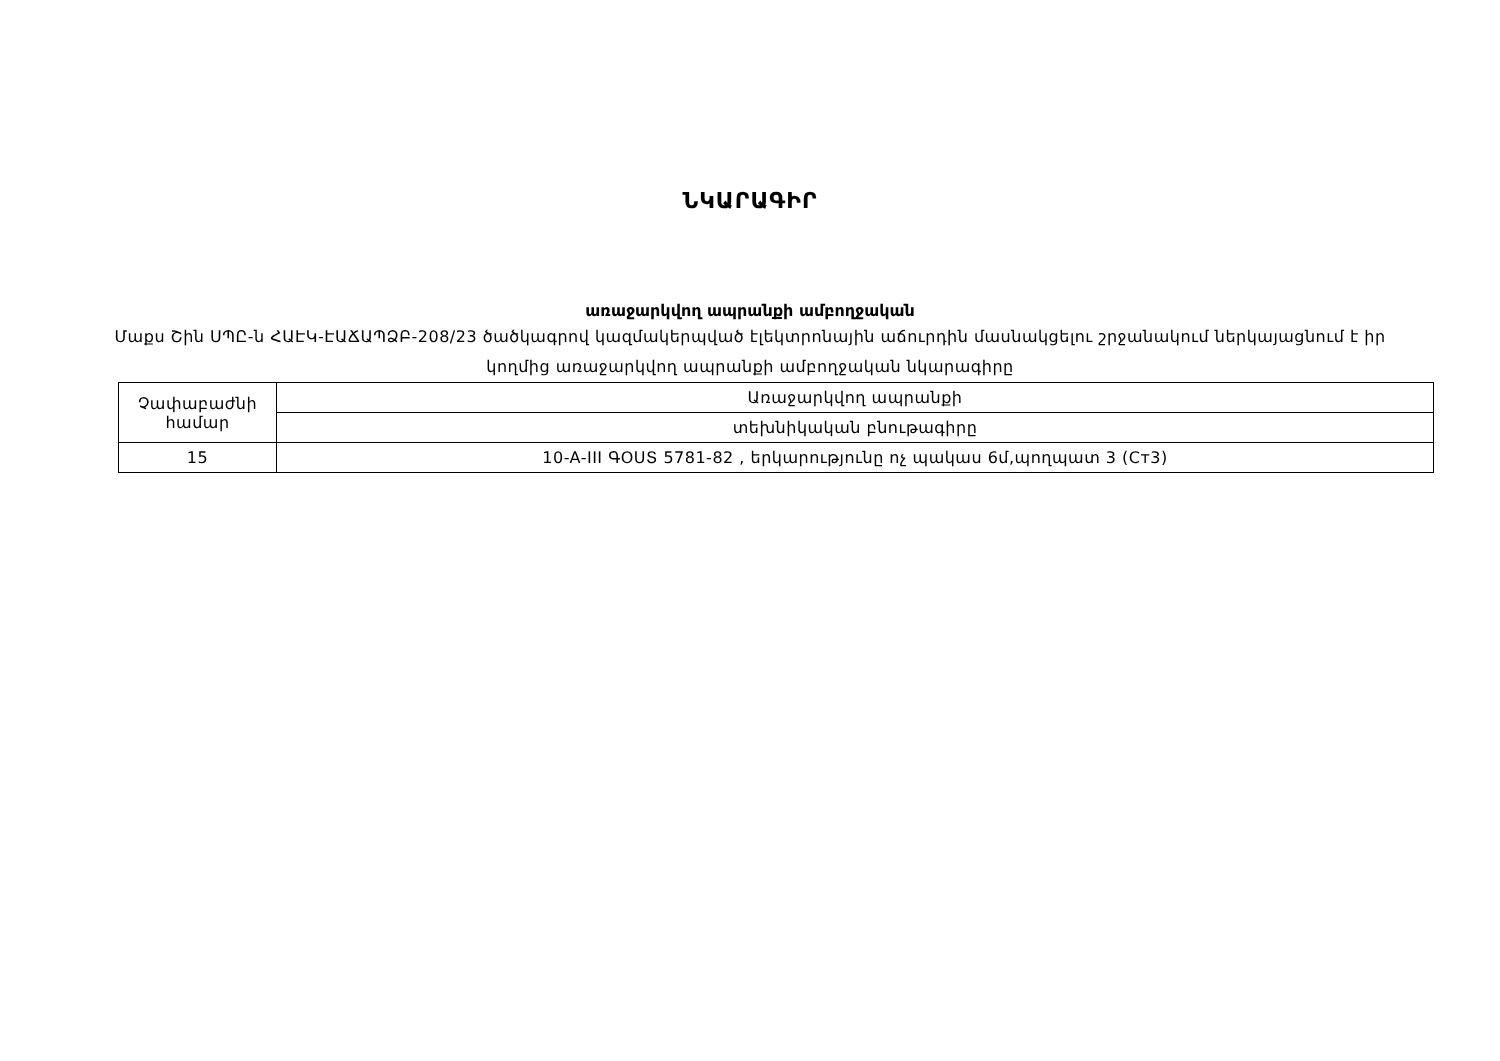ՆԿԱՐԱԳԻՐ
առաջարկվող ապրանքի ամբողջական
Մաքս Շին ՍՊԸ-ն ՀԱԷԿ-ԷԱՃԱՊՁԲ-208/23 ծածկագրով կազմակերպված էլեկտրոնային աճուրդին մասնակցելու շրջանակում ներկայացնում է իր կողմից առաջարկվող ապրանքի ամբողջական նկարագիրը
| Չափաբաժնի համար | Առաջարկվող ապրանքի |
| | տեխնիկական բնութագիրը |
| 15 | 10-A-III ԳՕՍՏ 5781-82 , երկարությունը ոչ պակաս 6մ,պողպատ 3 (Ст3) |